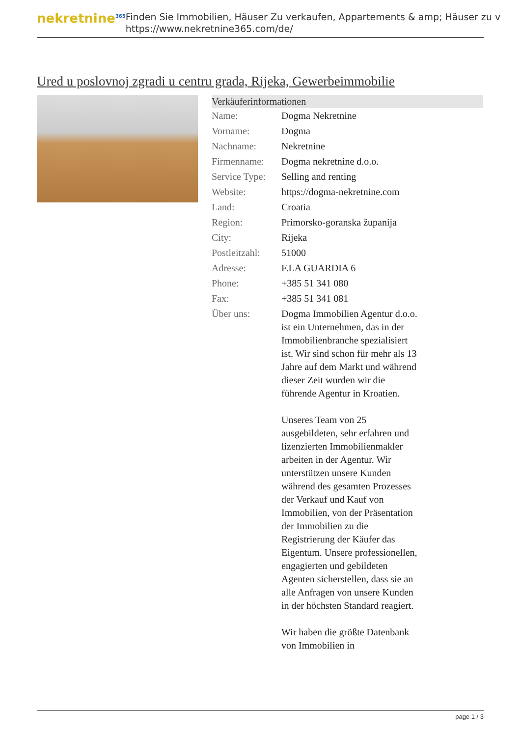nekretnine<sup>365</sup>
Finden Sie Immobilien, Häuser Zu verkaufen, Appartements & amp; Häuser zu v
https://www.nekretnine365.com/de/
Ured u poslovnoj zgradi u centru grada, Rijeka, Gewerbeimmobilie
| Verkäuferinformationen | | |
| --- | --- | --- |
| Name: | Dogma Nekretnine | |
| Vorname: | Dogma | |
| Nachname: | Nekretnine | |
| Firmenname: | Dogma nekretnine d.o.o. | |
| Service Type: | Selling and renting | |
| Website: | https://dogma-nekretnine.com | |
| Land: | Croatia | |
| Region: | Primorsko-goranska županija | |
| City: | Rijeka | |
| Postleitzahl: | 51000 | |
| Adresse: | F.LA GUARDIA 6 | |
| Phone: | +385 51 341 080 | |
| Fax: | +385 51 341 081 | |
| Über uns: | Dogma Immobilien Agentur d.o.o. ist ein Unternehmen, das in der Immobilienbranche spezialisiert ist. Wir sind schon für mehr als 13 Jahre auf dem Markt und während dieser Zeit wurden wir die führende Agentur in Kroatien. Unseres Team von 25 ausgebildeten, sehr erfahren und lizenzierten Immobilienmakler arbeiten in der Agentur. Wir unterstützen unsere Kunden während des gesamten Prozesses der Verkauf und Kauf von Immobilien, von der Präsentation der Immobilien zu die Registrierung der Käufer das Eigentum. Unsere professionellen, engagierten und gebildeten Agenten sicherstellen, dass sie an alle Anfragen von unsere Kunden in der höchsten Standard reagiert. Wir haben die größte Datenbank von Immobilien in | |
page 1 / 3